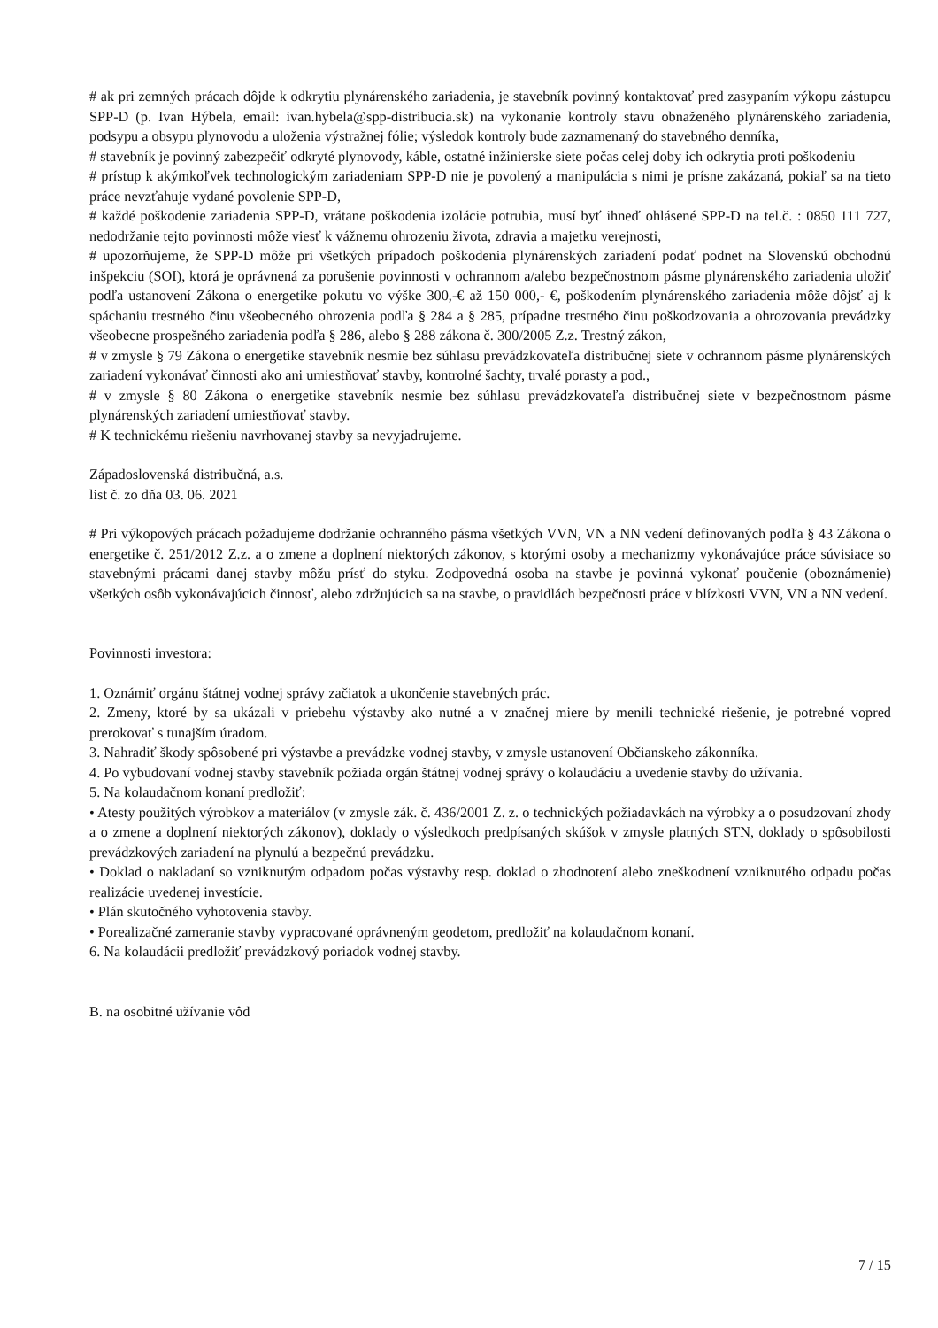# ak pri zemných prácach dôjde k odkrytiu plynárenského zariadenia, je stavebník povinný kontaktovať pred zasypaním výkopu zástupcu SPP-D (p. Ivan Hýbela, email: ivan.hybela@spp-distribucia.sk) na vykonanie kontroly stavu obnaženého plynárenského zariadenia, podsypu a obsypu plynovodu a uloženia výstražnej fólie; výsledok kontroly bude zaznamenaný do stavebného denníka,
# stavebník je povinný zabezpečiť odkryté plynovody, káble, ostatné inžinierske siete počas celej doby ich odkrytia proti poškodeniu
# prístup k akýmkoľvek technologickým zariadeniam SPP-D nie je povolený a manipulácia s nimi je prísne zakázaná, pokiaľ sa na tieto práce nevzťahuje vydané povolenie SPP-D,
# každé poškodenie zariadenia SPP-D, vrátane poškodenia izolácie potrubia, musí byť ihneď ohlásené SPP-D na tel.č. : 0850 111 727, nedodržanie tejto povinnosti môže viesť k vážnemu ohrozeniu života, zdravia a majetku verejnosti,
# upozorňujeme, že SPP-D môže pri všetkých prípadoch poškodenia plynárenských zariadení podať podnet na Slovenskú obchodnú inšpekciu (SOI), ktorá je oprávnená za porušenie povinnosti v ochrannom a/alebo bezpečnostnom pásme plynárenského zariadenia uložiť podľa ustanovení Zákona o energetike pokutu vo výške 300,-€ až 150 000,- €, poškodením plynárenského zariadenia môže dôjsť aj k spáchaniu trestného činu všeobecného ohrozenia podľa § 284 a § 285, prípadne trestného činu poškodzovania a ohrozovania prevádzky všeobecne prospešného zariadenia podľa § 286, alebo § 288 zákona č. 300/2005 Z.z. Trestný zákon,
# v zmysle § 79 Zákona o energetike stavebník nesmie bez súhlasu prevádzkovateľa distribučnej siete v ochrannom pásme plynárenských zariadení vykonávať činnosti ako ani umiestňovať stavby, kontrolné šachty, trvalé porasty a pod.,
# v zmysle § 80 Zákona o energetike stavebník nesmie bez súhlasu prevádzkovateľa distribučnej siete v bezpečnostnom pásme plynárenských zariadení umiestňovať stavby.
# K technickému riešeniu navrhovanej stavby sa nevyjadrujeme.
Západoslovenská distribučná, a.s.
list č. zo dňa 03. 06. 2021
# Pri výkopových prácach požadujeme dodržanie ochranného pásma všetkých VVN, VN a NN vedení definovaných podľa § 43 Zákona o energetike č. 251/2012 Z.z. a o zmene a doplnení niektorých zákonov, s ktorými osoby a mechanizmy vykonávajúce práce súvisiace so stavebnými prácami danej stavby môžu prísť do styku. Zodpovedná osoba na stavbe je povinná vykonať poučenie (oboznámenie) všetkých osôb vykonávajúcich činnosť, alebo zdržujúcich sa na stavbe, o pravidlách bezpečnosti práce v blízkosti VVN, VN a NN vedení.
Povinnosti investora:
1. Oznámiť orgánu štátnej vodnej správy začiatok a ukončenie stavebných prác.
2. Zmeny, ktoré by sa ukázali v priebehu výstavby ako nutné a v značnej miere by menili technické riešenie, je potrebné vopred prerokovať s tunajším úradom.
3. Nahradiť škody spôsobené pri výstavbe a prevádzke vodnej stavby, v zmysle ustanovení Občianskeho zákonníka.
4. Po vybudovaní vodnej stavby stavebník požiada orgán štátnej vodnej správy o kolaudáciu a uvedenie stavby do užívania.
5. Na kolaudačnom konaní predložiť:
• Atesty použitých výrobkov a materiálov (v zmysle zák. č. 436/2001 Z. z. o technických požiadavkách na výrobky a o posudzovaní zhody a o zmene a doplnení niektorých zákonov), doklady o výsledkoch predpísaných skúšok v zmysle platných STN, doklady o spôsobilosti prevádzkových zariadení na plynulú a bezpečnú prevádzku.
• Doklad o nakladaní so vzniknutým odpadom počas výstavby resp. doklad o zhodnotení alebo zneškodnení vzniknutého odpadu počas realizácie uvedenej investície.
• Plán skutočného vyhotovenia stavby.
• Porealizačné zameranie stavby vypracované oprávneným geodetom, predložiť na kolaudačnom konaní.
6. Na kolaudácii predložiť prevádzkový poriadok vodnej stavby.
B. na osobitné užívanie vôd
7 / 15